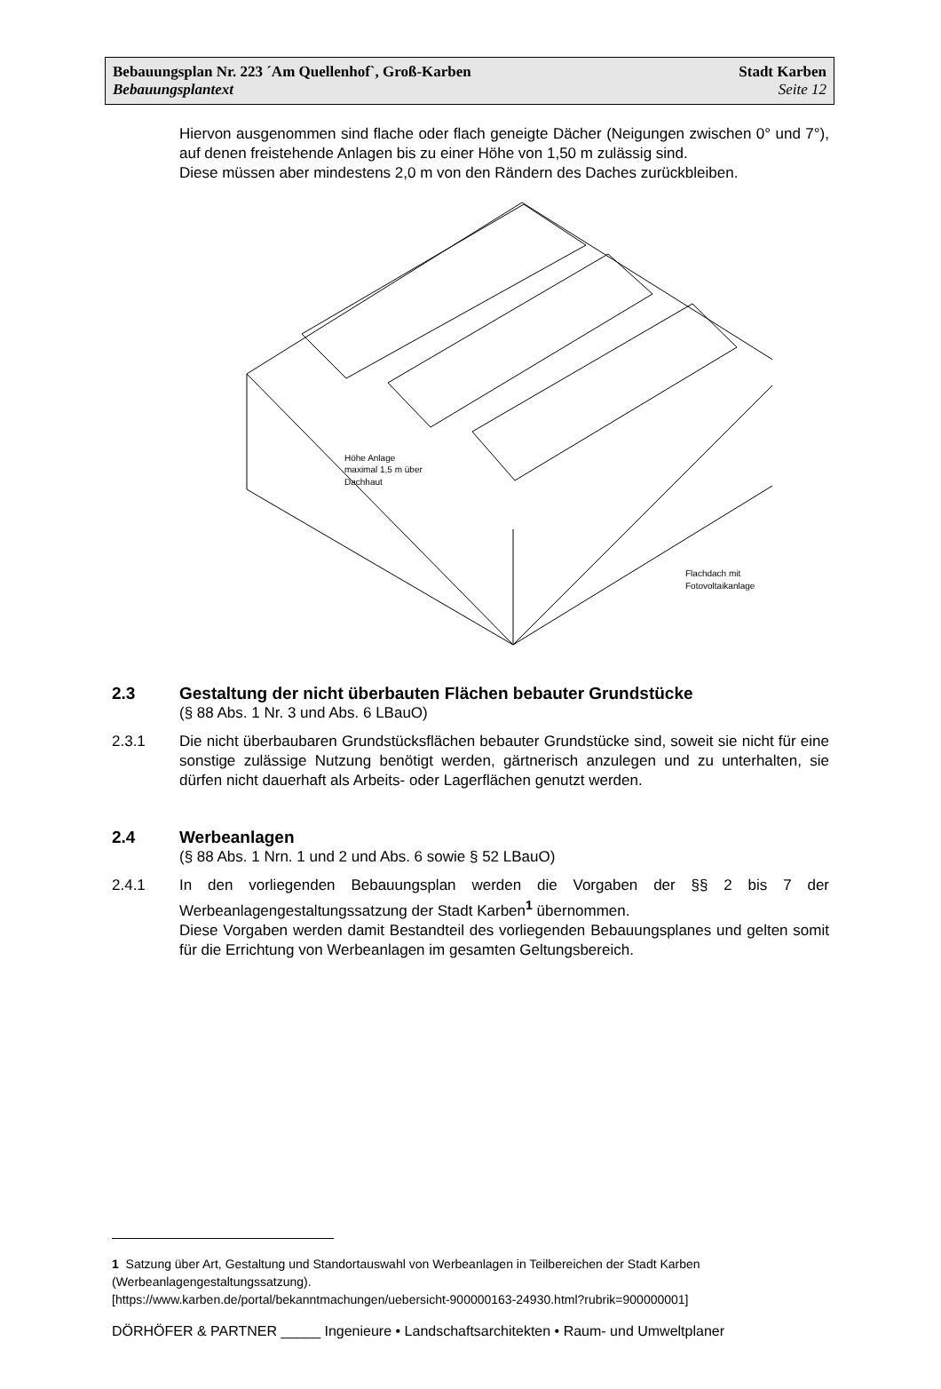Bebauungsplan Nr. 223 ´Am Quellenhof`, Groß-Karben Stadt Karben
Bebauungsplantext Seite 12
Hiervon ausgenommen sind flache oder flach geneigte Dächer (Neigungen zwischen 0° und 7°), auf denen freistehende Anlagen bis zu einer Höhe von 1,50 m zulässig sind.
Diese müssen aber mindestens 2,0 m von den Rändern des Daches zurückbleiben.
Höhe Anlage
maximal 1,5 m über
Dachhaut
Flachdach mit
Fotovoltaikanlage
2.3 Gestaltung der nicht überbauten Flächen bebauter Grundstücke
(§ 88 Abs. 1 Nr. 3 und Abs. 6 LBauO)
2.3.1 Die nicht überbaubaren Grundstücksflächen bebauter Grundstücke sind, soweit sie nicht für eine sonstige zulässige Nutzung benötigt werden, gärtnerisch anzulegen und zu unterhalten, sie dürfen nicht dauerhaft als Arbeits- oder Lagerflächen genutzt werden.
2.4 Werbeanlagen
(§ 88 Abs. 1 Nrn. 1 und 2 und Abs. 6 sowie § 52 LBauO)
2.4.1 In den vorliegenden Bebauungsplan werden die Vorgaben der §§ 2 bis 7 der Werbeanlagengestaltungssatzung der Stadt Karben<sup>1</sup> übernommen.
Diese Vorgaben werden damit Bestandteil des vorliegenden Bebauungsplanes und gelten somit für die Errichtung von Werbeanlagen im gesamten Geltungsbereich.
1 Satzung über Art, Gestaltung und Standortauswahl von Werbeanlagen in Teilbereichen der Stadt Karben (Werbeanlagengestaltungssatzung).
[https://www.karben.de/portal/bekanntmachungen/uebersicht-900000163-24930.html?rubrik=900000001]
DÖRHÖFER & PARTNER _____ Ingenieure • Landschaftsarchitekten • Raum- und Umweltplaner